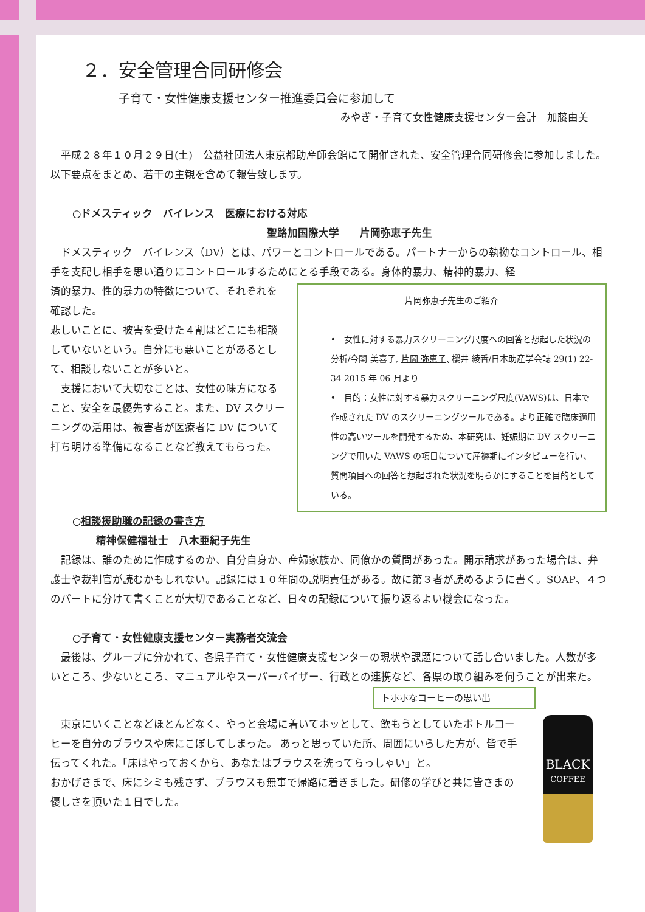２．安全管理合同研修会
子育て・女性健康支援センター推進委員会に参加して
みやぎ・子育て女性健康支援センター会計　加藤由美
　平成２８年１０月２９日(土)　公益社団法人東京都助産師会館にて開催された、安全管理合同研修会に参加しました。以下要点をまとめ、若干の主観を含めて報告致します。
○ドメスティック　バイレンス　医療における対応
聖路加国際大学　　片岡弥恵子先生
　ドメスティック　バイレンス（DV）とは、パワーとコントロールである。パートナーからの執拗なコントロール、相手を支配し相手を思い通りにコントロールするためにとる手段である。身体的暴力、精神的暴力、経
済的暴力、性的暴力の特徴について、それぞれを確認した。
悲しいことに、被害を受けた４割はどこにも相談していないという。自分にも悪いことがあるとして、相談しないことが多いと。
　支援において大切なことは、女性の味方になること、安全を最優先すること。また、DV スクリーニングの活用は、被害者が医療者に DV について打ち明ける準備になることなど教えてもらった。
片岡弥恵子先生のご紹介
•　女性に対する暴力スクリーニング尺度への回答と想起した状況の分析/今関 美喜子, 片岡 弥恵子, 櫻井 綾香/日本助産学会誌 29(1) 22-34 2015 年 06 月より
•　目的：女性に対する暴力スクリーニング尺度(VAWS)は、日本で作成された DV のスクリーニングツールである。より正確で臨床適用性の高いツールを開発するため、本研究は、妊娠期に DV スクリーニングで用いた VAWS の項目について産褥期にインタビューを行い、質問項目への回答と想起された状況を明らかにすることを目的としている。
○相談援助職の記録の書き方
精神保健福祉士　八木亜紀子先生
　記録は、誰のために作成するのか、自分自身か、産婦家族か、同僚かの質問があった。開示請求があった場合は、弁護士や裁判官が読むかもしれない。記録には１０年間の説明責任がある。故に第３者が読めるように書く。SOAP、４つのパートに分けて書くことが大切であることなど、日々の記録について振り返るよい機会になった。
○子育て・女性健康支援センター実務者交流会
　最後は、グループに分かれて、各県子育て・女性健康支援センターの現状や課題について話し合いました。人数が多いところ、少ないところ、マニュアルやスーパーバイザー、行政との連携など、各県の取り組みを伺うことが出来た。
トホホなコーヒーの思い出
　東京にいくことなどほとんどなく、やっと会場に着いてホッとして、飲もうとしていたボトルコーヒーを自分のブラウスや床にこぼしてしまった。 あっと思っていた所、周囲にいらした方が、皆で手伝ってくれた。「床はやっておくから、あなたはブラウスを洗ってらっしゃい」と。
おかげさまで、床にシミも残さず、ブラウスも無事で帰路に着きました。研修の学びと共に皆さまの優しさを頂いた１日でした。
BLACK
COFFEE